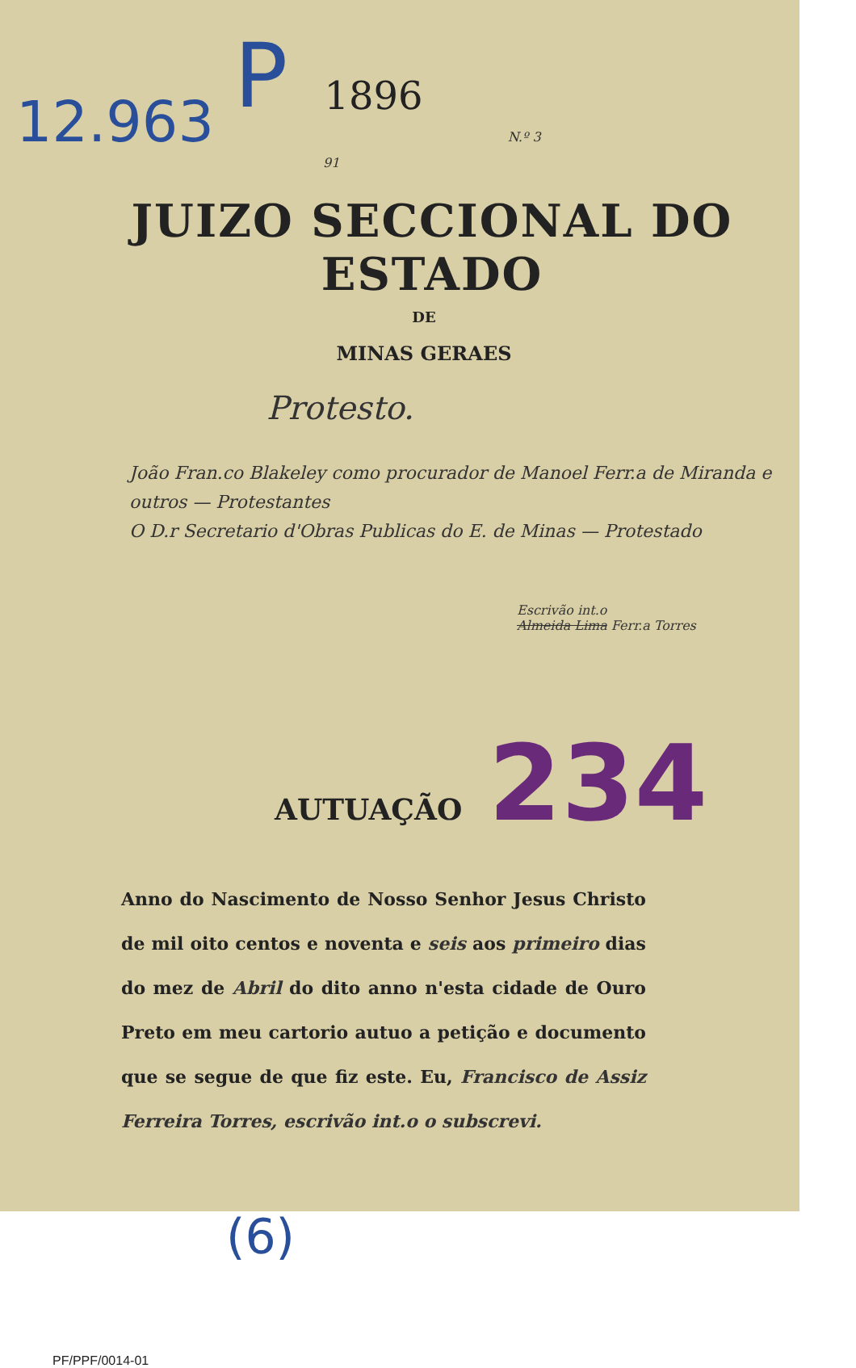12.963 P 1896 N.º 3 91
JUIZO SECCIONAL DO ESTADO
DE
MINAS GERAES
Protesto.
João Fran.co Blakeley como procurador de Manoel Ferr.a de Miranda e outros — Protestantes
O D.r Secretario d'Obras Publicas do E. de Minas — Protestado
Escrivão int.o
Almeida Lima Ferr.a Torres
AUTUAÇÃO 234
Anno do Nascimento de Nosso Senhor Jesus Christo de mil oito centos e noventa e seis aos primeiro dias do mez de Abril do dito anno n'esta cidade de Ouro Preto em meu cartorio autuo a petição e documento que se segue de que fiz este. Eu, Francisco de Assiz Ferreira Torres, escrivão int.o o subscrevi.
(6)
PF/PPF/0014-01